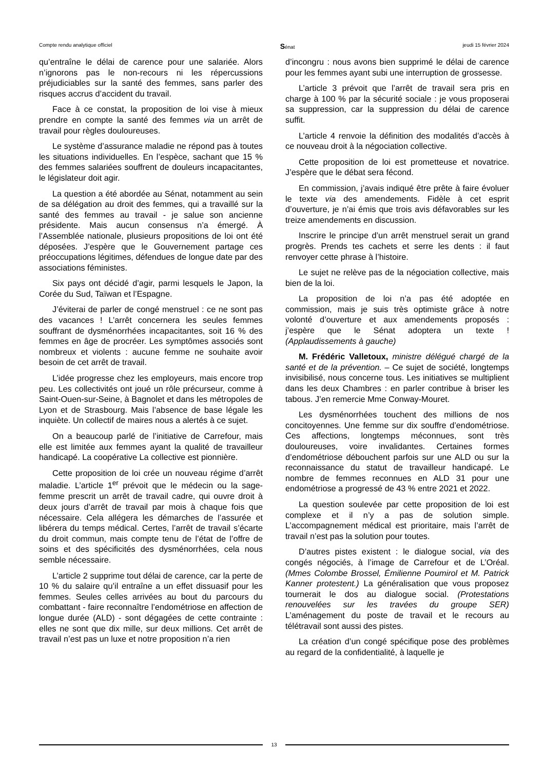Compte rendu analytique officiel Sénat jeudi 15 février 2024
qu’entraîne le délai de carence pour une salariée. Alors n’ignorons pas le non-recours ni les répercussions préjudiciables sur la santé des femmes, sans parler des risques accrus d’accident du travail.
Face à ce constat, la proposition de loi vise à mieux prendre en compte la santé des femmes via un arrêt de travail pour règles douloureuses.
Le système d’assurance maladie ne répond pas à toutes les situations individuelles. En l’espèce, sachant que 15 % des femmes salariées souffrent de douleurs incapacitantes, le législateur doit agir.
La question a été abordée au Sénat, notamment au sein de sa délégation au droit des femmes, qui a travaillé sur la santé des femmes au travail - je salue son ancienne présidente. Mais aucun consensus n’a émergé. À l’Assemblée nationale, plusieurs propositions de loi ont été déposées. J’espère que le Gouvernement partage ces préoccupations légitimes, défendues de longue date par des associations féministes.
Six pays ont décidé d’agir, parmi lesquels le Japon, la Corée du Sud, Taïwan et l’Espagne.
J’éviterai de parler de congé menstruel : ce ne sont pas des vacances ! L’arrêt concernera les seules femmes souffrant de dysménorrhées incapacitantes, soit 16 % des femmes en âge de procréer. Les symptômes associés sont nombreux et violents : aucune femme ne souhaite avoir besoin de cet arrêt de travail.
L’idée progresse chez les employeurs, mais encore trop peu. Les collectivités ont joué un rôle précurseur, comme à Saint-Ouen-sur-Seine, à Bagnolet et dans les métropoles de Lyon et de Strasbourg. Mais l’absence de base légale les inquiète. Un collectif de maires nous a alertés à ce sujet.
On a beaucoup parlé de l’initiative de Carrefour, mais elle est limitée aux femmes ayant la qualité de travailleur handicapé. La coopérative La collective est pionnière.
Cette proposition de loi crée un nouveau régime d’arrêt maladie. L’article 1<sup>er</sup> prévoit que le médecin ou la sage-femme prescrit un arrêt de travail cadre, qui ouvre droit à deux jours d’arrêt de travail par mois à chaque fois que nécessaire. Cela allégera les démarches de l’assurée et libérera du temps médical. Certes, l’arrêt de travail s’écarte du droit commun, mais compte tenu de l’état de l’offre de soins et des spécificités des dysménorrhées, cela nous semble nécessaire.
L’article 2 supprime tout délai de carence, car la perte de 10 % du salaire qu’il entraîne a un effet dissuasif pour les femmes. Seules celles arrivées au bout du parcours du combattant - faire reconnaître l’endométriose en affection de longue durée (ALD) - sont dégagées de cette contrainte : elles ne sont que dix mille, sur deux millions. Cet arrêt de travail n’est pas un luxe et notre proposition n’a rien
d’incongru : nous avons bien supprimé le délai de carence pour les femmes ayant subi une interruption de grossesse.
L’article 3 prévoit que l’arrêt de travail sera pris en charge à 100 % par la sécurité sociale : je vous proposerai sa suppression, car la suppression du délai de carence suffit.
L’article 4 renvoie la définition des modalités d’accès à ce nouveau droit à la négociation collective.
Cette proposition de loi est prometteuse et novatrice. J’espère que le débat sera fécond.
En commission, j’avais indiqué être prête à faire évoluer le texte via des amendements. Fidèle à cet esprit d’ouverture, je n’ai émis que trois avis défavorables sur les treize amendements en discussion.
Inscrire le principe d’un arrêt menstruel serait un grand progrès. Prends tes cachets et serre les dents : il faut renvoyer cette phrase à l’histoire.
Le sujet ne relève pas de la négociation collective, mais bien de la loi.
La proposition de loi n’a pas été adoptée en commission, mais je suis très optimiste grâce à notre volonté d’ouverture et aux amendements proposés : j’espère que le Sénat adoptera un texte ! (Applaudissements à gauche)
M. Frédéric Valletoux, ministre délégué chargé de la santé et de la prévention. – Ce sujet de société, longtemps invisibilisé, nous concerne tous. Les initiatives se multiplient dans les deux Chambres : en parler contribue à briser les tabous. J’en remercie Mme Conway-Mouret.
Les dysménorrhées touchent des millions de nos concitoyennes. Une femme sur dix souffre d’endométriose. Ces affections, longtemps méconnues, sont très douloureuses, voire invalidantes. Certaines formes d’endométriose débouchent parfois sur une ALD ou sur la reconnaissance du statut de travailleur handicapé. Le nombre de femmes reconnues en ALD 31 pour une endométriose a progressé de 43 % entre 2021 et 2022.
La question soulevée par cette proposition de loi est complexe et il n’y a pas de solution simple. L’accompagnement médical est prioritaire, mais l’arrêt de travail n’est pas la solution pour toutes.
D’autres pistes existent : le dialogue social, via des congés négociés, à l’image de Carrefour et de L’Oréal. (Mmes Colombe Brossel, Émilienne Poumirol et M. Patrick Kanner protestent.) La généralisation que vous proposez tournerait le dos au dialogue social. (Protestations renouvelées sur les travées du groupe SER) L’aménagement du poste de travail et le recours au télétravail sont aussi des pistes.
La création d’un congé spécifique pose des problèmes au regard de la confidentialité, à laquelle je
13